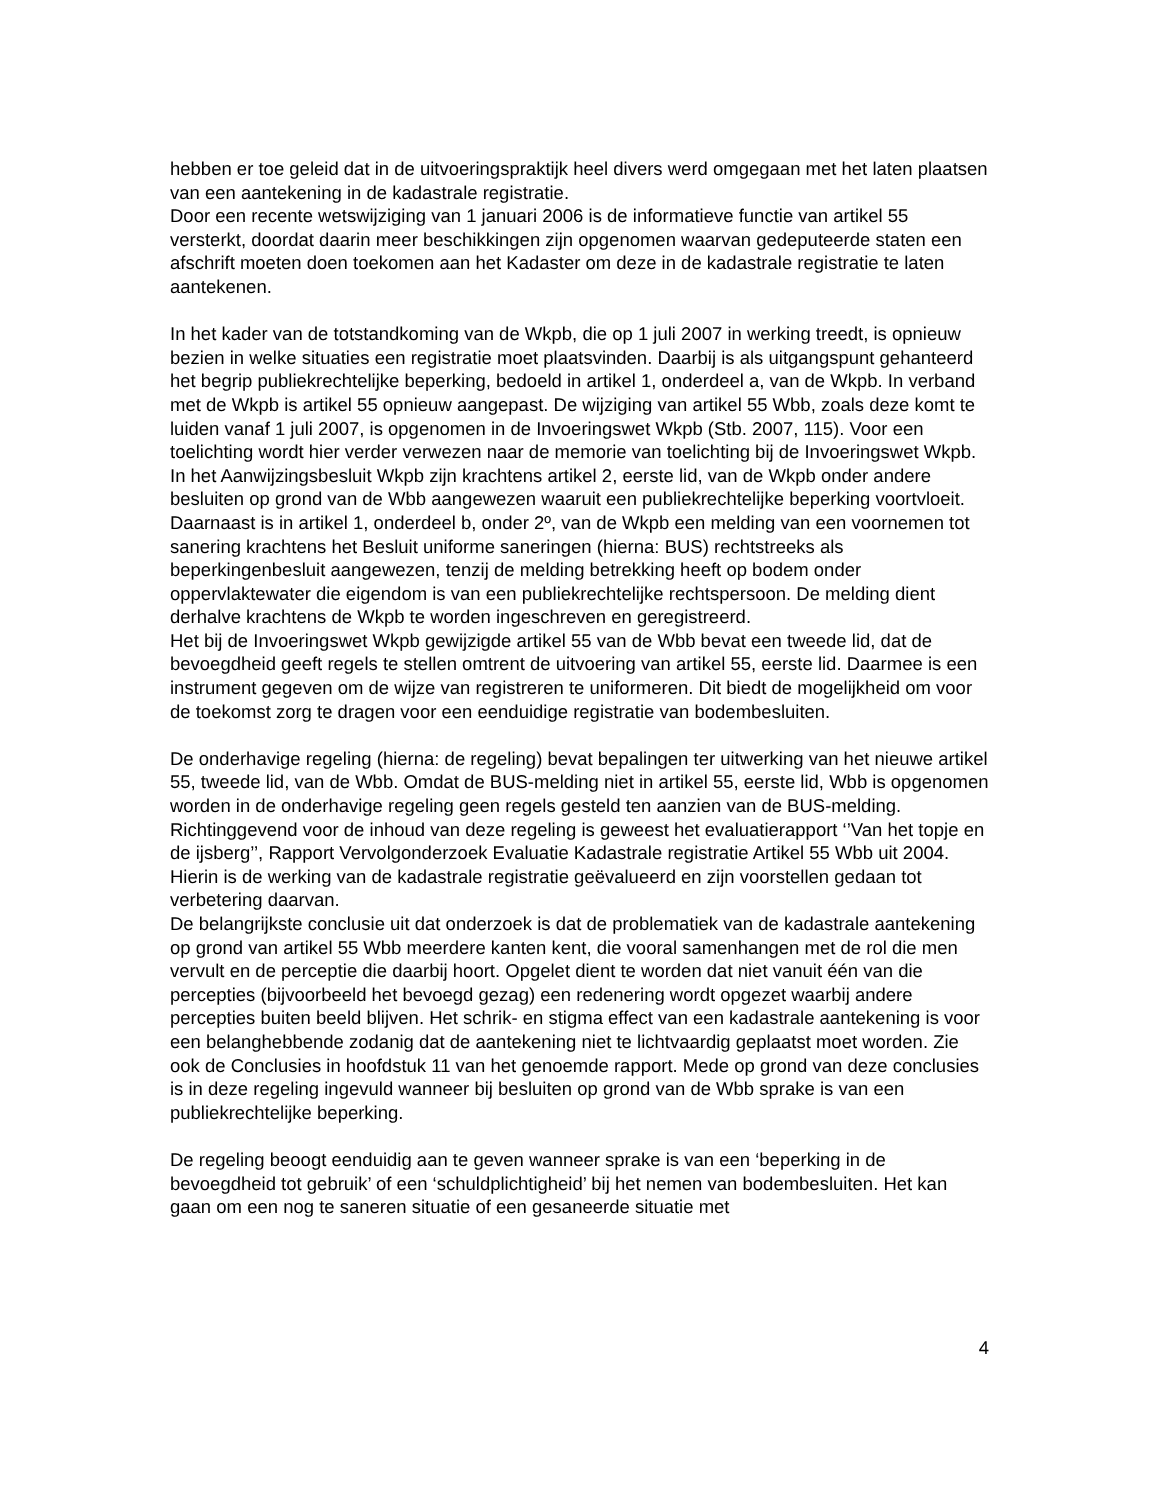hebben er toe geleid dat in de uitvoeringspraktijk heel divers werd omgegaan met het laten plaatsen van een aantekening in de kadastrale registratie.
Door een recente wetswijziging van 1 januari 2006 is de informatieve functie van artikel 55 versterkt, doordat daarin meer beschikkingen zijn opgenomen waarvan gedeputeerde staten een afschrift moeten doen toekomen aan het Kadaster om deze in de kadastrale registratie te laten aantekenen.
In het kader van de totstandkoming van de Wkpb, die op 1 juli 2007 in werking treedt, is opnieuw bezien in welke situaties een registratie moet plaatsvinden. Daarbij is als uitgangspunt gehanteerd het begrip publiekrechtelijke beperking, bedoeld in artikel 1, onderdeel a, van de Wkpb. In verband met de Wkpb is artikel 55 opnieuw aangepast. De wijziging van artikel 55 Wbb, zoals deze komt te luiden vanaf 1 juli 2007, is opgenomen in de Invoeringswet Wkpb (Stb. 2007, 115). Voor een toelichting wordt hier verder verwezen naar de memorie van toelichting bij de Invoeringswet Wkpb.
In het Aanwijzingsbesluit Wkpb zijn krachtens artikel 2, eerste lid, van de Wkpb onder andere besluiten op grond van de Wbb aangewezen waaruit een publiekrechtelijke beperking voortvloeit.
Daarnaast is in artikel 1, onderdeel b, onder 2º, van de Wkpb een melding van een voornemen tot sanering krachtens het Besluit uniforme saneringen (hierna: BUS) rechtstreeks als beperkingenbesluit aangewezen, tenzij de melding betrekking heeft op bodem onder oppervlaktewater die eigendom is van een publiekrechtelijke rechtspersoon. De melding dient derhalve krachtens de Wkpb te worden ingeschreven en geregistreerd.
Het bij de Invoeringswet Wkpb gewijzigde artikel 55 van de Wbb bevat een tweede lid, dat de bevoegdheid geeft regels te stellen omtrent de uitvoering van artikel 55, eerste lid. Daarmee is een instrument gegeven om de wijze van registreren te uniformeren. Dit biedt de mogelijkheid om voor de toekomst zorg te dragen voor een eenduidige registratie van bodembesluiten.
De onderhavige regeling (hierna: de regeling) bevat bepalingen ter uitwerking van het nieuwe artikel 55, tweede lid, van de Wbb. Omdat de BUS-melding niet in artikel 55, eerste lid, Wbb is opgenomen worden in de onderhavige regeling geen regels gesteld ten aanzien van de BUS-melding.
Richtinggevend voor de inhoud van deze regeling is geweest het evaluatierapport ‘’Van het topje en de ijsberg’’, Rapport Vervolgonderzoek Evaluatie Kadastrale registratie Artikel 55 Wbb uit 2004. Hierin is de werking van de kadastrale registratie geëvalueerd en zijn voorstellen gedaan tot verbetering daarvan.
De belangrijkste conclusie uit dat onderzoek is dat de problematiek van de kadastrale aantekening op grond van artikel 55 Wbb meerdere kanten kent, die vooral samenhangen met de rol die men vervult en de perceptie die daarbij hoort. Opgelet dient te worden dat niet vanuit één van die percepties (bijvoorbeeld het bevoegd gezag) een redenering wordt opgezet waarbij andere percepties buiten beeld blijven. Het schrik- en stigma effect van een kadastrale aantekening is voor een belanghebbende zodanig dat de aantekening niet te lichtvaardig geplaatst moet worden. Zie ook de Conclusies in hoofdstuk 11 van het genoemde rapport. Mede op grond van deze conclusies is in deze regeling ingevuld wanneer bij besluiten op grond van de Wbb sprake is van een publiekrechtelijke beperking.
De regeling beoogt eenduidig aan te geven wanneer sprake is van een ‘beperking in de bevoegdheid tot gebruik’ of een ‘schuldplichtigheid’ bij het nemen van bodembesluiten. Het kan gaan om een nog te saneren situatie of een gesaneerde situatie met
4